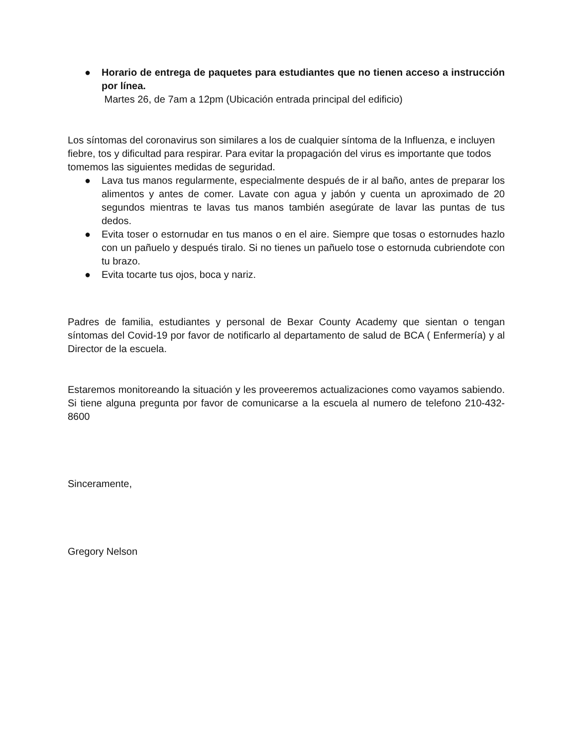● Horario de entrega de paquetes para estudiantes que no tienen acceso a instrucción por línea.
Martes 26, de 7am a 12pm (Ubicación entrada principal del edificio)
Los síntomas del coronavirus son similares a los de cualquier síntoma de la Influenza, e incluyen fiebre, tos y dificultad para respirar. Para evitar la propagación del virus es importante que todos tomemos las siguientes medidas de seguridad.
● Lava tus manos regularmente, especialmente después de ir al baño, antes de preparar los alimentos y antes de comer. Lavate con agua y jabón y cuenta un aproximado de 20 segundos mientras te lavas tus manos también asegúrate de lavar las puntas de tus dedos.
● Evita toser o estornudar en tus manos o en el aire. Siempre que tosas o estornudes hazlo con un pañuelo y después tiralo. Si no tienes un pañuelo tose o estornuda cubriendote con tu brazo.
● Evita tocarte tus ojos, boca y nariz.
Padres de familia, estudiantes y personal de Bexar County Academy que sientan o tengan síntomas del Covid-19 por favor de notificarlo al departamento de salud de BCA ( Enfermería) y al Director de la escuela.
Estaremos monitoreando la situación y les proveeremos actualizaciones como vayamos sabiendo. Si tiene alguna pregunta por favor de comunicarse a la escuela al numero de telefono 210-432-8600
Sinceramente,
Gregory Nelson